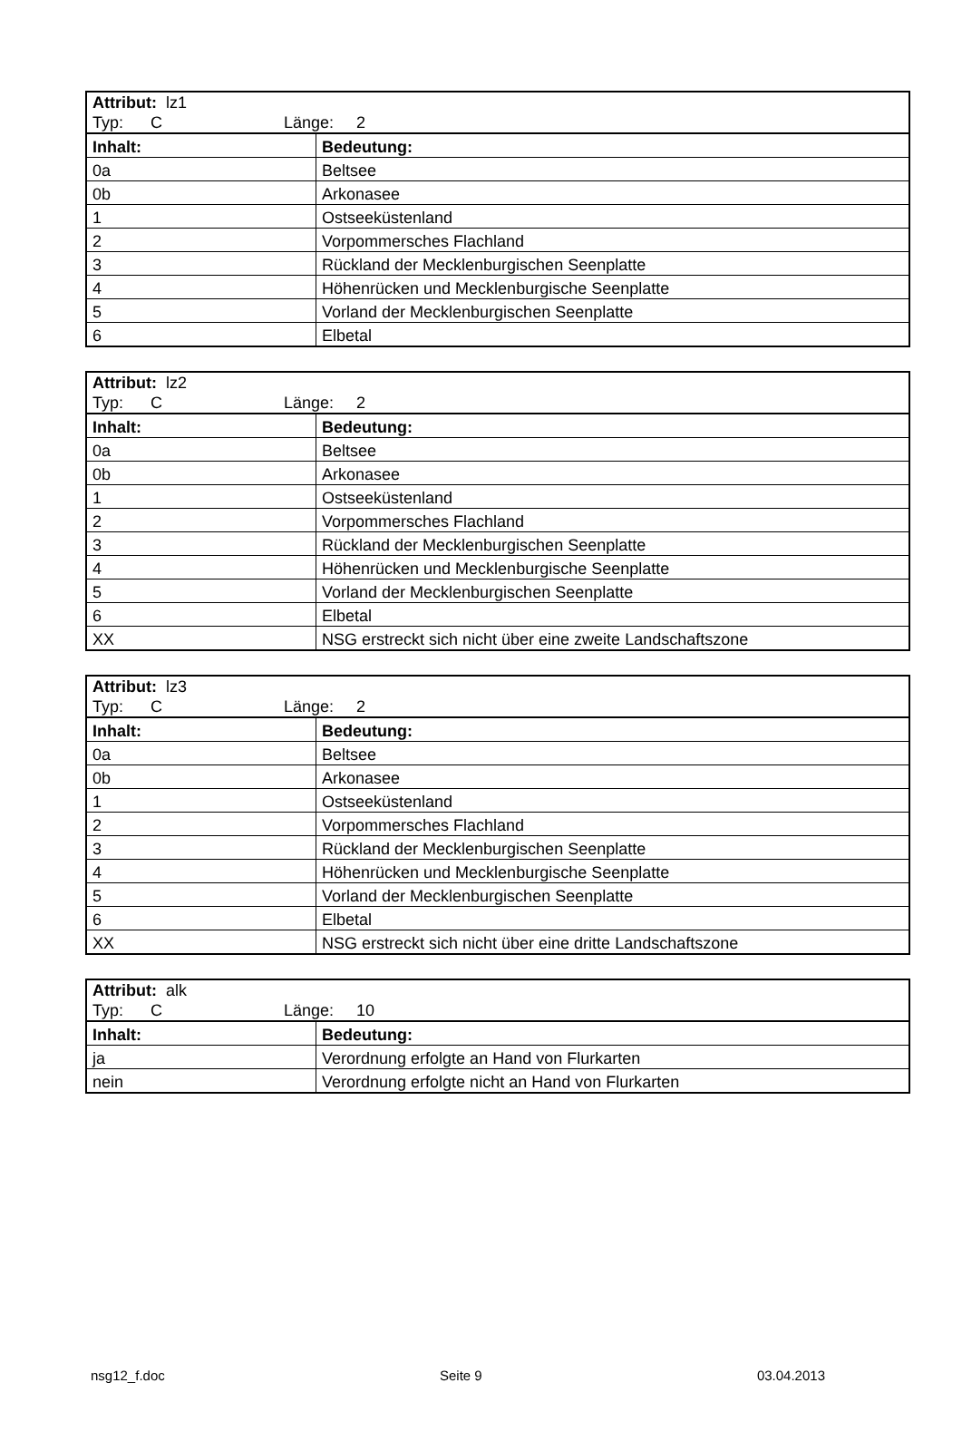| Attribut: lz1 Typ: C Länge: 2 | |
| Inhalt: | Bedeutung: |
| 0a | Beltsee |
| 0b | Arkonasee |
| 1 | Ostseeküstenland |
| 2 | Vorpommersches Flachland |
| 3 | Rückland der Mecklenburgischen Seenplatte |
| 4 | Höhenrücken und Mecklenburgische Seenplatte |
| 5 | Vorland der Mecklenburgischen Seenplatte |
| 6 | Elbetal |
| Attribut: lz2 Typ: C Länge: 2 | |
| Inhalt: | Bedeutung: |
| 0a | Beltsee |
| 0b | Arkonasee |
| 1 | Ostseeküstenland |
| 2 | Vorpommersches Flachland |
| 3 | Rückland der Mecklenburgischen Seenplatte |
| 4 | Höhenrücken und Mecklenburgische Seenplatte |
| 5 | Vorland der Mecklenburgischen Seenplatte |
| 6 | Elbetal |
| XX | NSG erstreckt sich nicht über eine zweite Landschaftszone |
| Attribut: lz3 Typ: C Länge: 2 | |
| Inhalt: | Bedeutung: |
| 0a | Beltsee |
| 0b | Arkonasee |
| 1 | Ostseeküstenland |
| 2 | Vorpommersches Flachland |
| 3 | Rückland der Mecklenburgischen Seenplatte |
| 4 | Höhenrücken und Mecklenburgische Seenplatte |
| 5 | Vorland der Mecklenburgischen Seenplatte |
| 6 | Elbetal |
| XX | NSG erstreckt sich nicht über eine dritte Landschaftszone |
| Attribut: alk Typ: C Länge: 10 | |
| Inhalt: | Bedeutung: |
| ja | Verordnung erfolgte an Hand von Flurkarten |
| nein | Verordnung erfolgte nicht an Hand von Flurkarten |
nsg12_f.doc Seite 9 03.04.2013